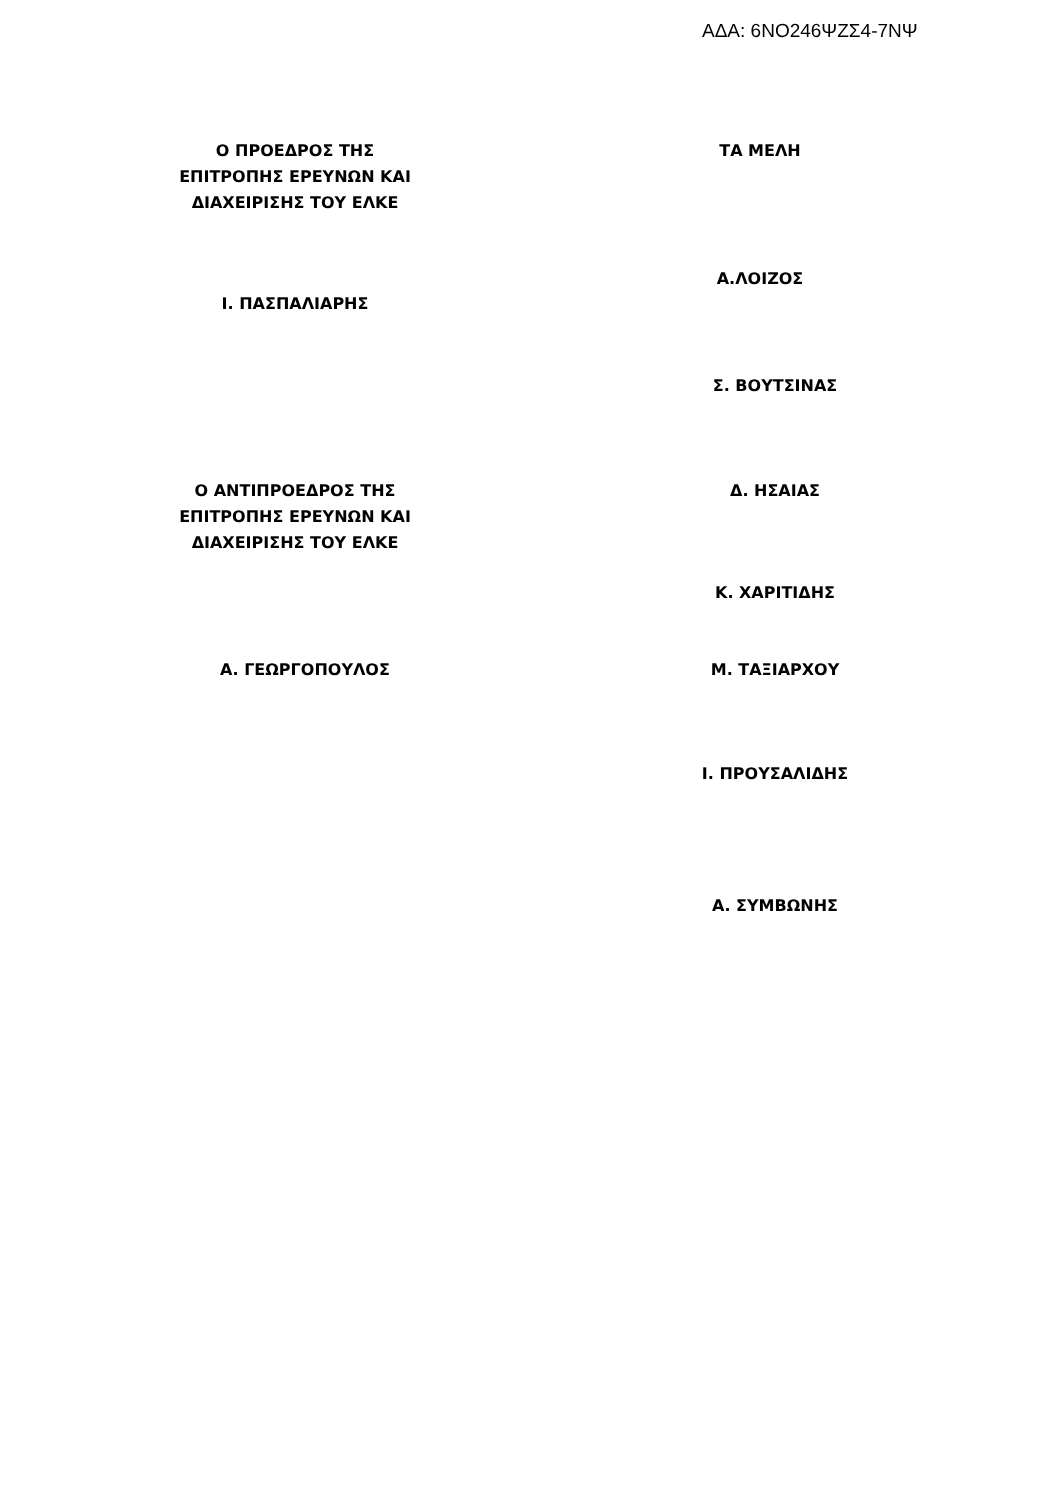ΑΔΑ: 6ΝΟ246ΨΖΣ4-7ΝΨ
Ο ΠΡΟΕΔΡΟΣ ΤΗΣ
ΕΠΙΤΡΟΠΗΣ ΕΡΕΥΝΩΝ ΚΑΙ
ΔΙΑΧΕΙΡΙΣΗΣ ΤΟΥ ΕΛΚΕ
ΤΑ ΜΕΛΗ
Α.ΛΟΙΖΟΣ
Ι. ΠΑΣΠΑΛΙΑΡΗΣ
Σ. ΒΟΥΤΣΙΝΑΣ
Ο ΑΝΤΙΠΡΟΕΔΡΟΣ ΤΗΣ
ΕΠΙΤΡΟΠΗΣ ΕΡΕΥΝΩΝ ΚΑΙ
ΔΙΑΧΕΙΡΙΣΗΣ ΤΟΥ ΕΛΚΕ
Δ. ΗΣΑΙΑΣ
Κ. ΧΑΡΙΤΙΔΗΣ
Α. ΓΕΩΡΓΟΠΟΥΛΟΣ Μ. ΤΑΞΙΑΡΧΟΥ
Ι. ΠΡΟΥΣΑΛΙΔΗΣ
Α. ΣΥΜΒΩΝΗΣ